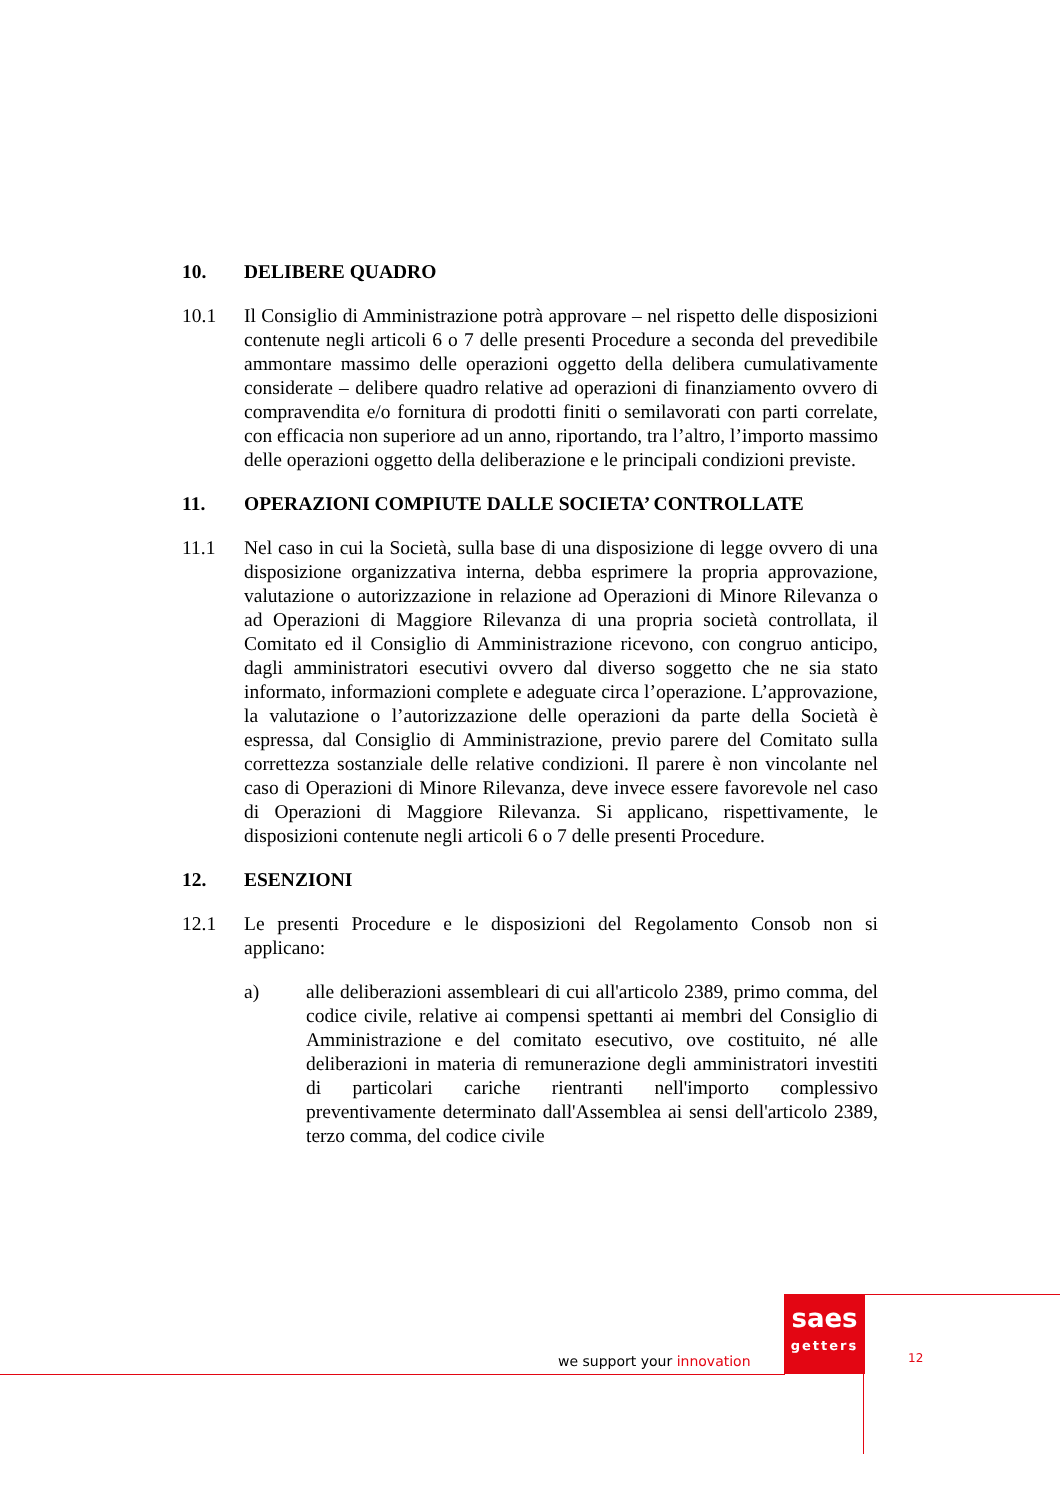10. DELIBERE QUADRO
10.1 Il Consiglio di Amministrazione potrà approvare – nel rispetto delle disposizioni contenute negli articoli 6 o 7 delle presenti Procedure a seconda del prevedibile ammontare massimo delle operazioni oggetto della delibera cumulativamente considerate – delibere quadro relative ad operazioni di finanziamento ovvero di compravendita e/o fornitura di prodotti finiti o semilavorati con parti correlate, con efficacia non superiore ad un anno, riportando, tra l’altro, l’importo massimo delle operazioni oggetto della deliberazione e le principali condizioni previste.
11. OPERAZIONI COMPIUTE DALLE SOCIETA’ CONTROLLATE
11.1 Nel caso in cui la Società, sulla base di una disposizione di legge ovvero di una disposizione organizzativa interna, debba esprimere la propria approvazione, valutazione o autorizzazione in relazione ad Operazioni di Minore Rilevanza o ad Operazioni di Maggiore Rilevanza di una propria società controllata, il Comitato ed il Consiglio di Amministrazione ricevono, con congruo anticipo, dagli amministratori esecutivi ovvero dal diverso soggetto che ne sia stato informato, informazioni complete e adeguate circa l’operazione. L’approvazione, la valutazione o l’autorizzazione delle operazioni da parte della Società è espressa, dal Consiglio di Amministrazione, previo parere del Comitato sulla correttezza sostanziale delle relative condizioni. Il parere è non vincolante nel caso di Operazioni di Minore Rilevanza, deve invece essere favorevole nel caso di Operazioni di Maggiore Rilevanza. Si applicano, rispettivamente, le disposizioni contenute negli articoli 6 o 7 delle presenti Procedure.
12. ESENZIONI
12.1 Le presenti Procedure e le disposizioni del Regolamento Consob non si applicano:
a) alle deliberazioni assembleari di cui all'articolo 2389, primo comma, del codice civile, relative ai compensi spettanti ai membri del Consiglio di Amministrazione e del comitato esecutivo, ove costituito, né alle deliberazioni in materia di remunerazione degli amministratori investiti di particolari cariche rientranti nell'importo complessivo preventivamente determinato dall'Assemblea ai sensi dell'articolo 2389, terzo comma, del codice civile
saes
getters
we support your innovation 12